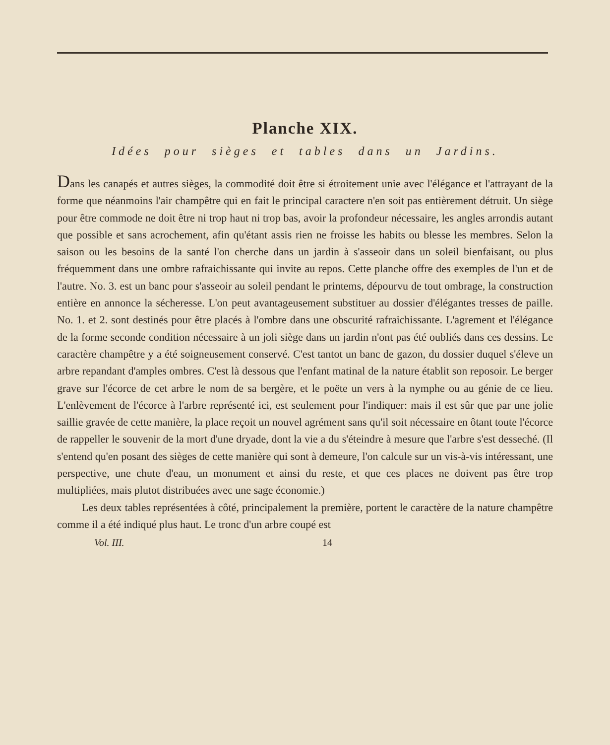Planche XIX.
Idées pour sièges et tables dans un Jardins.
Dans les canapés et autres sièges, la commodité doit être si étroitement unie avec l'élégance et l'attrayant de la forme que néanmoins l'air champêtre qui en fait le principal caractere n'en soit pas entièrement détruit. Un siège pour être commode ne doit être ni trop haut ni trop bas, avoir la profondeur nécessaire, les angles arrondis autant que possible et sans acrochement, afin qu'étant assis rien ne froisse les habits ou blesse les membres. Selon la saison ou les besoins de la santé l'on cherche dans un jardin à s'asseoir dans un soleil bienfaisant, ou plus fréquemment dans une ombre rafraichissante qui invite au repos. Cette planche offre des exemples de l'un et de l'autre. No. 3. est un banc pour s'asseoir au soleil pendant le printems, dépourvu de tout ombrage, la construction entière en annonce la sécheresse. L'on peut avantageusement substituer au dossier d'élégantes tresses de paille. No. 1. et 2. sont destinés pour être placés à l'ombre dans une obscurité rafraichissante. L'agrement et l'élégance de la forme seconde condition nécessaire à un joli siège dans un jardin n'ont pas été oubliés dans ces dessins. Le caractère champêtre y a été soigneusement conservé. C'est tantot un banc de gazon, du dossier duquel s'éleve un arbre repandant d'amples ombres. C'est là dessous que l'enfant matinal de la nature établit son reposoir. Le berger grave sur l'écorce de cet arbre le nom de sa bergère, et le poëte un vers à la nymphe ou au génie de ce lieu. L'enlèvement de l'écorce à l'arbre représenté ici, est seulement pour l'indiquer: mais il est sûr que par une jolie saillie gravée de cette manière, la place reçoit un nouvel agrément sans qu'il soit nécessaire en ôtant toute l'écorce de rappeller le souvenir de la mort d'une dryade, dont la vie a du s'éteindre à mesure que l'arbre s'est desseché. (Il s'entend qu'en posant des sièges de cette manière qui sont à demeure, l'on calcule sur un vis-à-vis intéressant, une perspective, une chute d'eau, un monument et ainsi du reste, et que ces places ne doivent pas être trop multipliées, mais plutot distribuées avec une sage économie.)
Les deux tables représentées à côté, principalement la première, portent le caractère de la nature champêtre comme il a été indiqué plus haut. Le tronc d'un arbre coupé est
Vol. III. 14